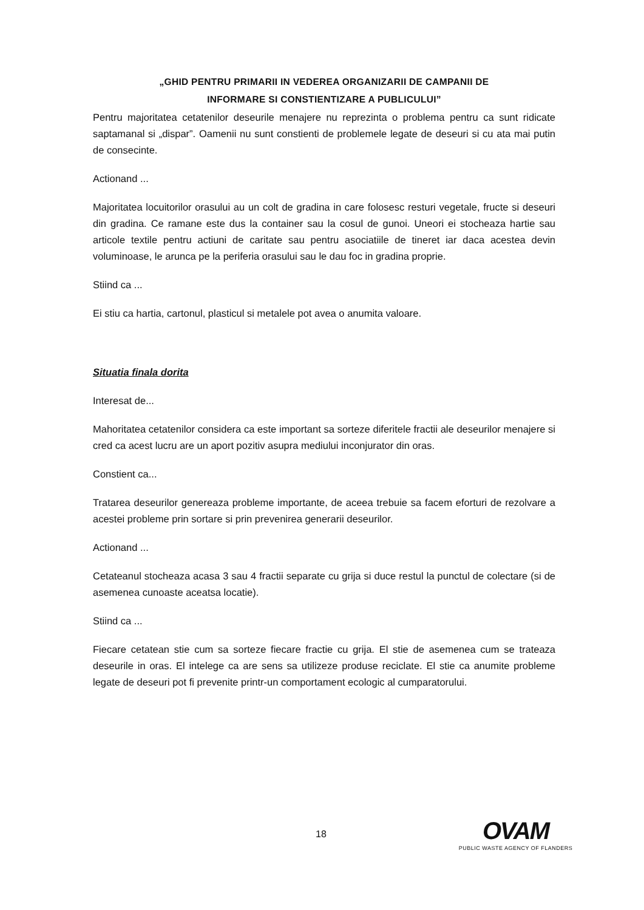„GHID PENTRU PRIMARII IN VEDEREA ORGANIZARII DE CAMPANII DE
INFORMARE SI CONSTIENTIZARE A PUBLICULUI”
Pentru majoritatea cetatenilor deseurile menajere nu reprezinta o problema pentru ca sunt ridicate saptamanal si „dispar”. Oamenii nu sunt constienti de problemele legate de deseuri si cu ata mai putin de consecinte.
Actionand ...
Majoritatea locuitorilor orasului au un colt de gradina in care folosesc resturi vegetale, fructe si deseuri din gradina. Ce ramane este dus la container sau la cosul de gunoi. Uneori ei stocheaza hartie sau articole textile pentru actiuni de caritate sau pentru asociatiile de tineret iar daca acestea devin voluminoase, le arunca pe la periferia orasului sau le dau foc in gradina proprie.
Stiind ca ...
Ei stiu ca hartia, cartonul, plasticul si metalele pot avea o anumita valoare.
Situatia finala dorita
Interesat de...
Mahoritatea cetatenilor considera ca este important sa sorteze diferitele fractii ale deseurilor menajere si cred ca acest lucru are un aport pozitiv asupra mediului inconjurator din oras.
Constient ca...
Tratarea deseurilor genereaza probleme importante, de aceea trebuie sa facem eforturi de rezolvare a acestei probleme prin sortare si prin prevenirea generarii deseurilor.
Actionand ...
Cetateanul stocheaza acasa 3 sau 4 fractii separate cu grija si duce restul la punctul de colectare (si de asemenea cunoaste aceatsa locatie).
Stiind ca ...
Fiecare cetatean stie cum sa sorteze fiecare fractie cu grija. El stie de asemenea cum se trateaza deseurile in oras. El intelege ca are sens sa utilizeze produse reciclate. El stie ca anumite probleme legate de deseuri pot fi prevenite printr-un comportament ecologic al cumparatorului.
18
OVAM
PUBLIC WASTE AGENCY OF FLANDERS